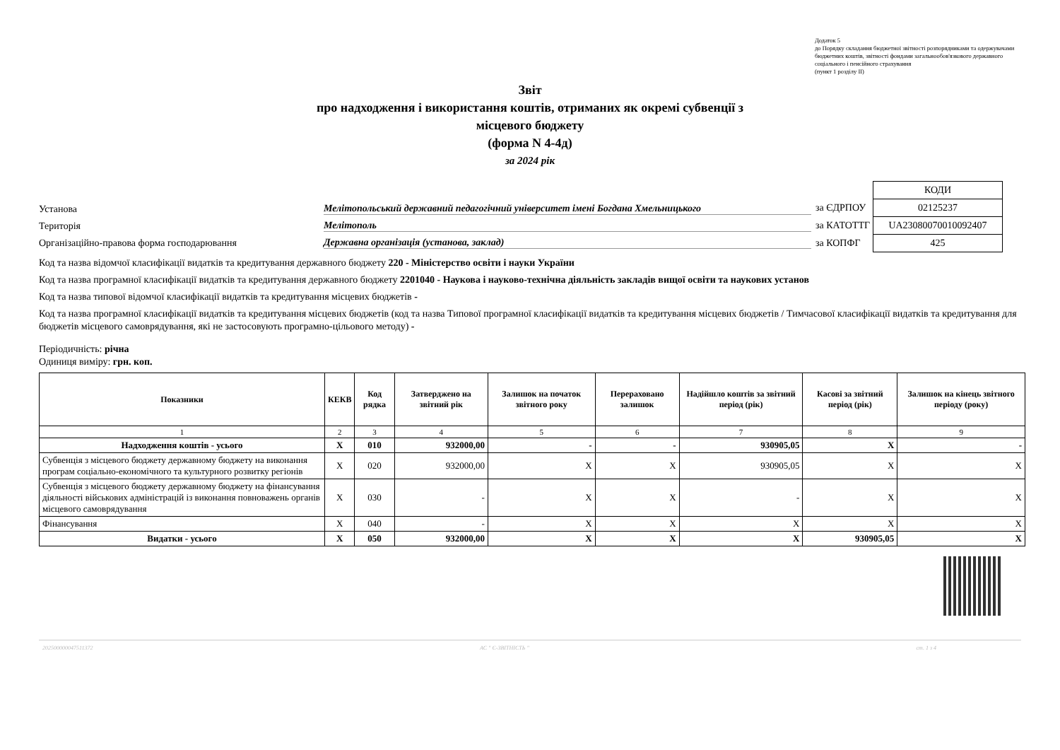Додаток 5
до Порядку складання бюджетної звітності розпорядниками та одержувачами бюджетних коштів, звітності фондами загальнообов'язкового державного соціального і пенсійного страхування
(пункт 1 розділу II)
Звіт
про надходження і використання коштів, отриманих як окремі субвенції з
місцевого бюджету
(форма N 4-4д)
за 2024 рік
Установа Мелітопольський державний педагогічний університет імені Богдана Хмельницького
Територія Мелітополь
Організаційно-правова форма господарювання Державна організація (установа, заклад)
| | КОДИ |
| за ЄДРПОУ | 02125237 |
| за КАТОТТГ | UA23080070010092407 |
| за КОПФГ | 425 |
Код та назва відомчої класифікації видатків та кредитування державного бюджету 220 - Міністерство освіти і науки України
Код та назва програмної класифікації видатків та кредитування державного бюджету 2201040 - Наукова і науково-технічна діяльність закладів вищої освіти та наукових установ
Код та назва типової відомчої класифікації видатків та кредитування місцевих бюджетів -
Код та назва програмної класифікації видатків та кредитування місцевих бюджетів (код та назва Типової програмної класифікації видатків та кредитування місцевих бюджетів / Тимчасової класифікації видатків та кредитування для бюджетів місцевого самоврядування, які не застосовують програмно-цільового методу) -
Періодичність: річна
Одиниця виміру: грн. коп.
| Показники | КЕКВ | Код рядка | Затверджено на звітний рік | Залишок на початок звітного року | Перераховано залишок | Надійшло коштів за звітний період (рік) | Касові за звітний період (рік) | Залишок на кінець звітного періоду (року) |
| --- | --- | --- | --- | --- | --- | --- | --- | --- |
| 1 | 2 | 3 | 4 | 5 | 6 | 7 | 8 | 9 |
| Надходження коштів - усього | X | 010 | 932000,00 | - | - | 930905,05 | X | - |
| Субвенція з місцевого бюджету державному бюджету на виконання програм соціально-економічного та культурного розвитку регіонів | X | 020 | 932000,00 | X | X | 930905,05 | X | X |
| Субвенція з місцевого бюджету державному бюджету на фінансування діяльності військових адміністрацій із виконання повноважень органів місцевого самоврядування | X | 030 | - | X | X | - | X | X |
| Фінансування | X | 040 | - | X | X | X | X | X |
| Видатки - усього | X | 050 | 932000,00 | X | X | X | 930905,05 | X |
202500000047511372 АС " Є-ЗВІТНІСТЬ " ст. 1 з 4